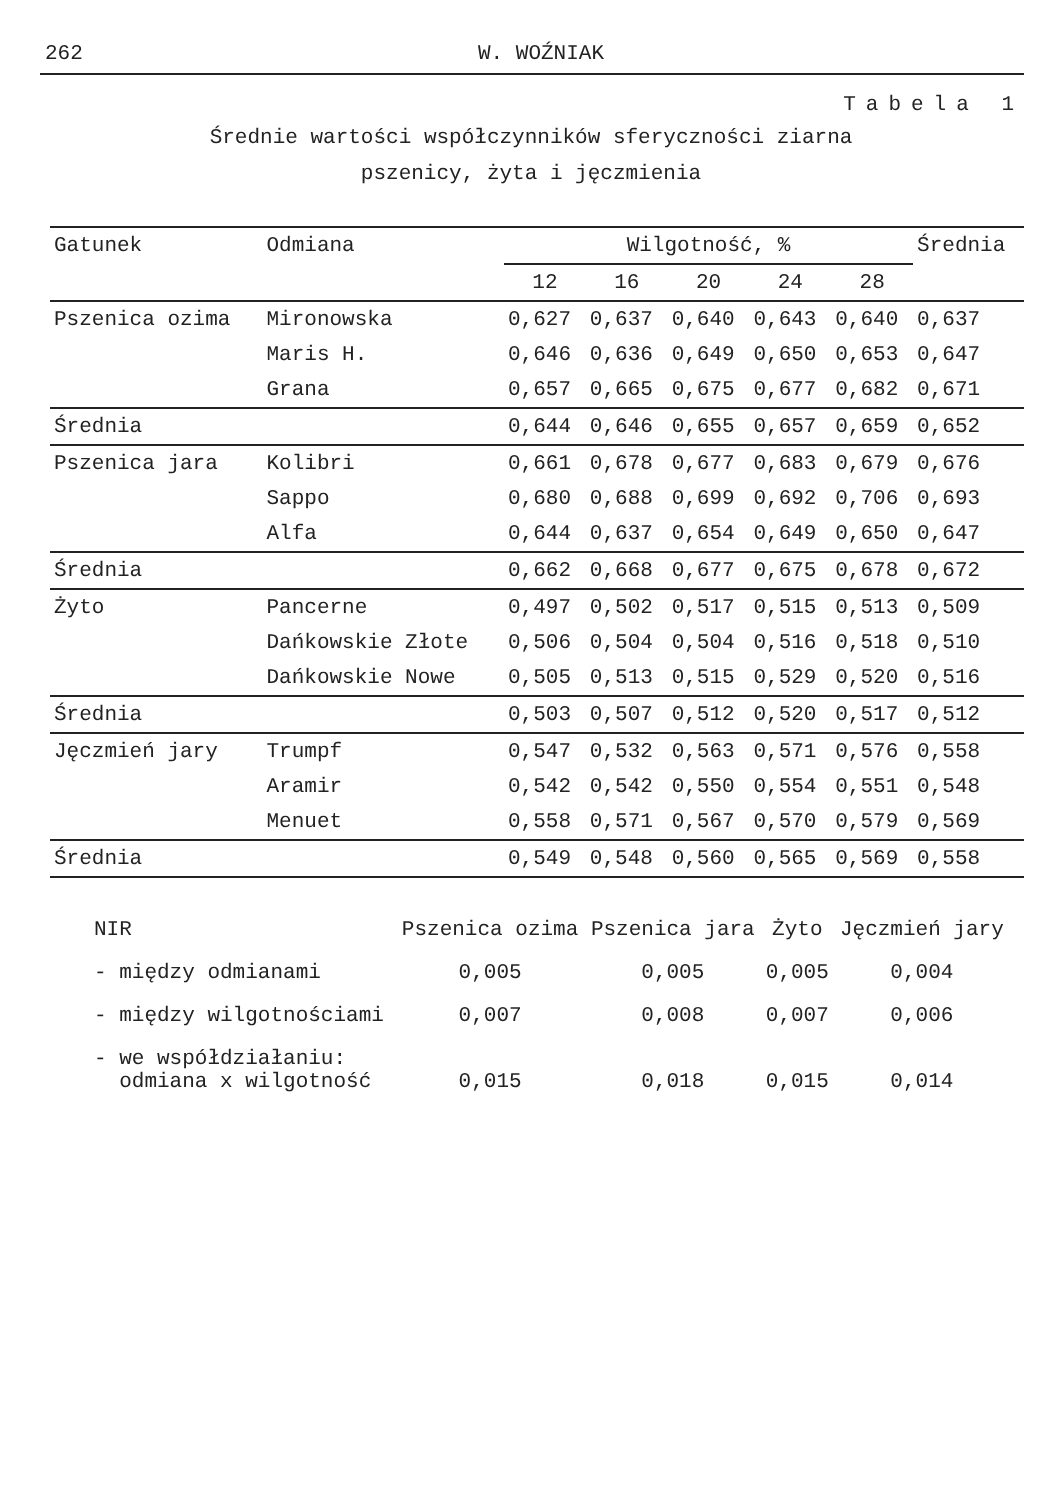262 W. WOŹNIAK
Tabela 1
Średnie wartości współczynników sferyczności ziarna
pszenicy, żyta i jęczmienia
| Gatunek | Odmiana | Wilgotność, % | | | | | Średnia |
| --- | --- | --- | --- | --- | --- | --- | --- |
| | | 12 | 16 | 20 | 24 | 28 | |
| Pszenica ozima | Mironowska | 0,627 | 0,637 | 0,640 | 0,643 | 0,640 | 0,637 |
| | Maris H. | 0,646 | 0,636 | 0,649 | 0,650 | 0,653 | 0,647 |
| | Grana | 0,657 | 0,665 | 0,675 | 0,677 | 0,682 | 0,671 |
| Średnia | | 0,644 | 0,646 | 0,655 | 0,657 | 0,659 | 0,652 |
| Pszenica jara | Kolibri | 0,661 | 0,678 | 0,677 | 0,683 | 0,679 | 0,676 |
| | Sappo | 0,680 | 0,688 | 0,699 | 0,692 | 0,706 | 0,693 |
| | Alfa | 0,644 | 0,637 | 0,654 | 0,649 | 0,650 | 0,647 |
| Średnia | | 0,662 | 0,668 | 0,677 | 0,675 | 0,678 | 0,672 |
| Żyto | Pancerne | 0,497 | 0,502 | 0,517 | 0,515 | 0,513 | 0,509 |
| | Dańkowskie Złote | 0,506 | 0,504 | 0,504 | 0,516 | 0,518 | 0,510 |
| | Dańkowskie Nowe | 0,505 | 0,513 | 0,515 | 0,529 | 0,520 | 0,516 |
| Średnia | | 0,503 | 0,507 | 0,512 | 0,520 | 0,517 | 0,512 |
| Jęczmień jary | Trumpf | 0,547 | 0,532 | 0,563 | 0,571 | 0,576 | 0,558 |
| | Aramir | 0,542 | 0,542 | 0,550 | 0,554 | 0,551 | 0,548 |
| | Menuet | 0,558 | 0,571 | 0,567 | 0,570 | 0,579 | 0,569 |
| Średnia | | 0,549 | 0,548 | 0,560 | 0,565 | 0,569 | 0,558 |
| NIR | Pszenica ozima | Pszenica jara | Żyto | Jęczmień jary |
| - między odmianami | 0,005 | 0,005 | 0,005 | 0,004 |
| - między wilgotnościami | 0,007 | 0,008 | 0,007 | 0,006 |
| - we współdziałaniu: odmiana x wilgotność | 0,015 | 0,018 | 0,015 | 0,014 |